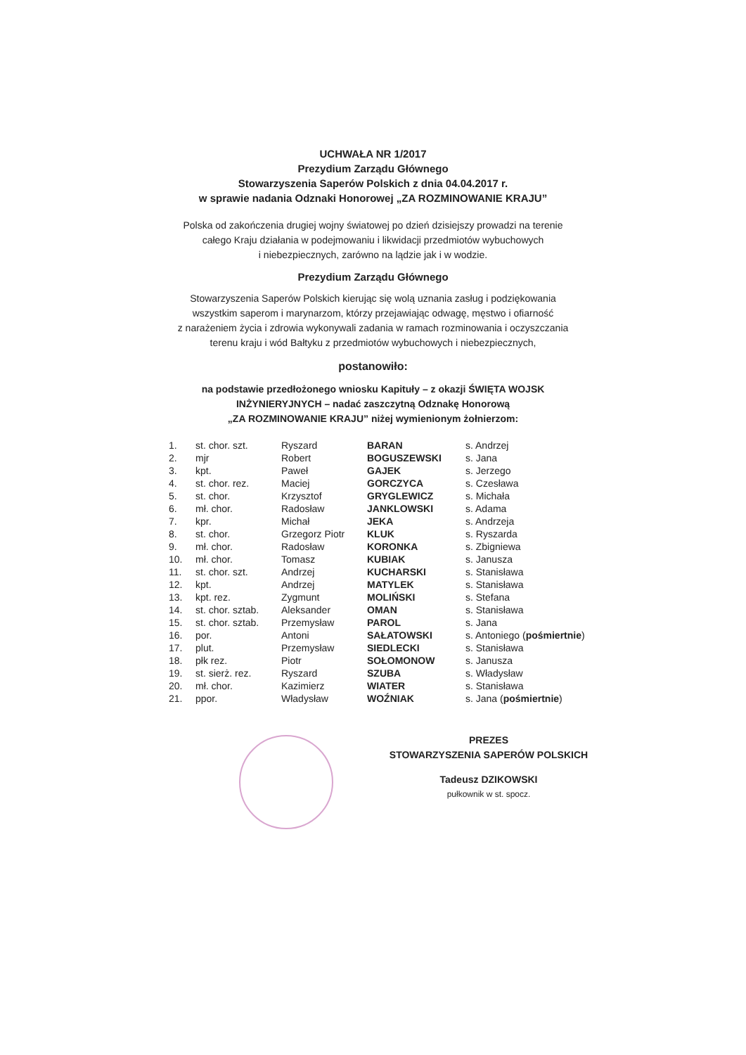UCHWAŁA NR 1/2017
Prezydium Zarządu Głównego
Stowarzyszenia Saperów Polskich z dnia 04.04.2017 r.
w sprawie nadania Odznaki Honorowej „ZA ROZMINOWANIE KRAJU”
Polska od zakończenia drugiej wojny światowej po dzień dzisiejszy prowadzi na terenie
całego Kraju działania w podejmowaniu i likwidacji przedmiotów wybuchowych
i niebezpiecznych, zarówno na lądzie jak i w wodzie.
Prezydium Zarządu Głównego
Stowarzyszenia Saperów Polskich kierując się wolą uznania zasług i podziękowania
wszystkim saperom i marynarzom, którzy przejawiając odwagę, męstwo i ofiarność
z narażeniem życia i zdrowia wykonywali zadania w ramach rozminowania i oczyszczania
terenu kraju i wód Bałtyku z przedmiotów wybuchowych i niebezpiecznych,
postanowiło:
na podstawie przedłożonego wniosku Kapituły – z okazji ŚWIĘTA WOJSK
INŻYNIERYJNYCH – nadać zaszczytną Odznakę Honorową
„ZA ROZMINOWANIE KRAJU” niżej wymienionym żołnierzom:
| 1. | st. chor. szt. | Ryszard | BARAN | s. Andrzej |
| 2. | mjr | Robert | BOGUSZEWSKI | s. Jana |
| 3. | kpt. | Paweł | GAJEK | s. Jerzego |
| 4. | st. chor. rez. | Maciej | GORCZYCA | s. Czesława |
| 5. | st. chor. | Krzysztof | GRYGLEWICZ | s. Michała |
| 6. | mł. chor. | Radosław | JANKLOWSKI | s. Adama |
| 7. | kpr. | Michał | JEKA | s. Andrzeja |
| 8. | st. chor. | Grzegorz Piotr | KLUK | s. Ryszarda |
| 9. | mł. chor. | Radosław | KORONKA | s. Zbigniewa |
| 10. | mł. chor. | Tomasz | KUBIAK | s. Janusza |
| 11. | st. chor. szt. | Andrzej | KUCHARSKI | s. Stanisława |
| 12. | kpt. | Andrzej | MATYLEK | s. Stanisława |
| 13. | kpt. rez. | Zygmunt | MOLIŃSKI | s. Stefana |
| 14. | st. chor. sztab. | Aleksander | OMAN | s. Stanisława |
| 15. | st. chor. sztab. | Przemysław | PAROL | s. Jana |
| 16. | por. | Antoni | SAŁATOWSKI | s. Antoniego ( pośmiertnie ) |
| 17. | plut. | Przemysław | SIEDLECKI | s. Stanisława |
| 18. | płk rez. | Piotr | SOŁOMONOW | s. Janusza |
| 19. | st. sierż. rez. | Ryszard | SZUBA | s. Władysław |
| 20. | mł. chor. | Kazimierz | WIATER | s. Stanisława |
| 21. | ppor. | Władysław | WOŹNIAK | s. Jana ( pośmiertnie ) |
PREZES
STOWARZYSZENIA SAPERÓW POLSKICH
Tadeusz DZIKOWSKI
pułkownik w st. spocz.